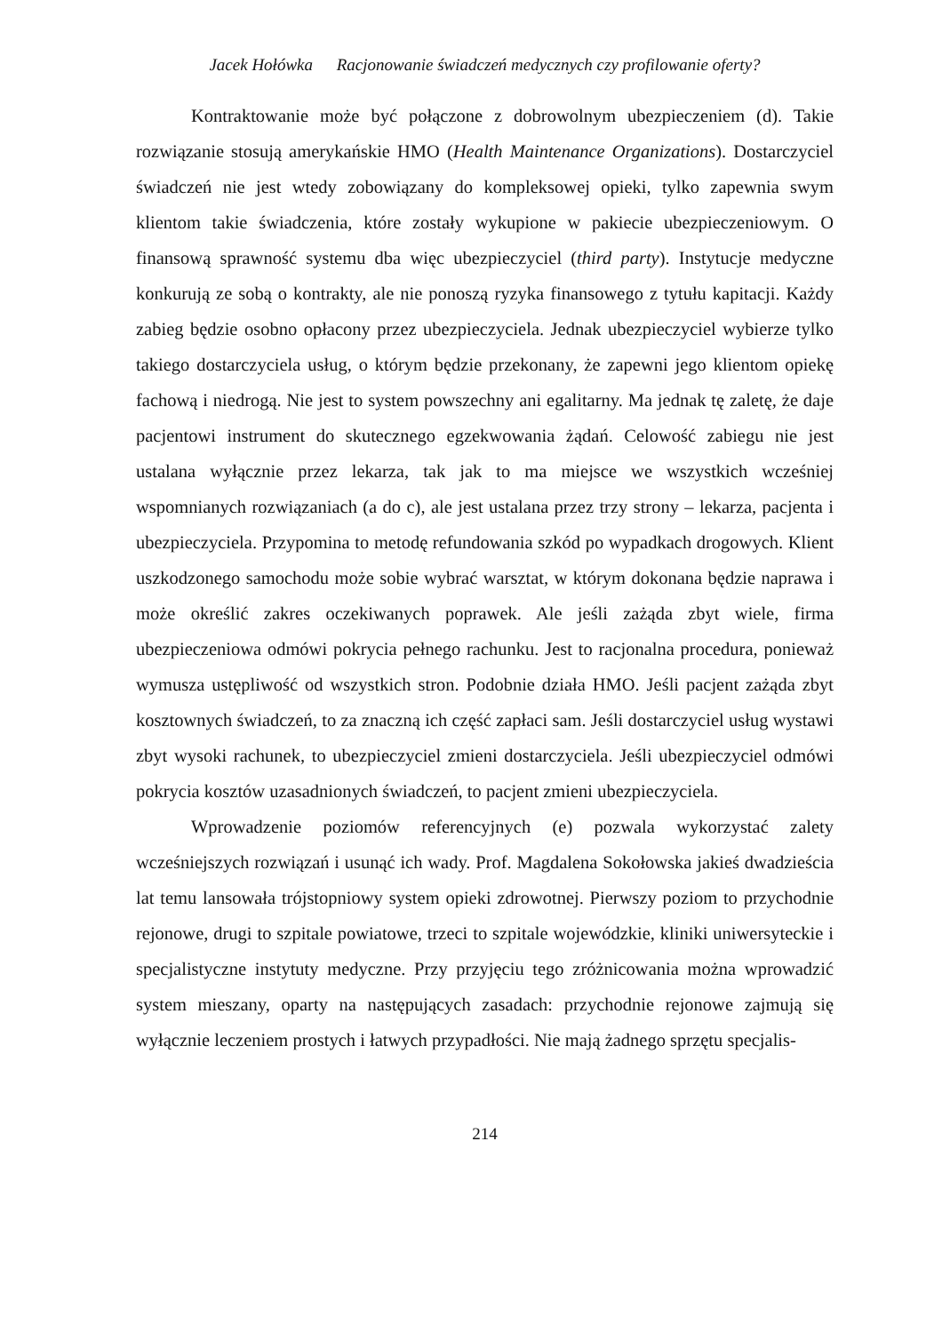Jacek Hołówka Racjonowanie świadczeń medycznych czy profilowanie oferty?
Kontraktowanie może być połączone z dobrowolnym ubezpieczeniem (d). Takie rozwiązanie stosują amerykańskie HMO (Health Maintenance Organizations). Dostarczyciel świadczeń nie jest wtedy zobowiązany do kompleksowej opieki, tylko zapewnia swym klientom takie świadczenia, które zostały wykupione w pakiecie ubezpieczeniowym. O finansową sprawność systemu dba więc ubezpieczyciel (third party). Instytucje medyczne konkurują ze sobą o kontrakty, ale nie ponoszą ryzyka finansowego z tytułu kapitacji. Każdy zabieg będzie osobno opłacony przez ubezpieczyciela. Jednak ubezpieczyciel wybierze tylko takiego dostarczyciela usług, o którym będzie przekonany, że zapewni jego klientom opiekę fachową i niedrogą. Nie jest to system powszechny ani egalitarny. Ma jednak tę zaletę, że daje pacjentowi instrument do skutecznego egzekwowania żądań. Celowość zabiegu nie jest ustalana wyłącznie przez lekarza, tak jak to ma miejsce we wszystkich wcześniej wspomnianych rozwiązaniach (a do c), ale jest ustalana przez trzy strony – lekarza, pacjenta i ubezpieczyciela. Przypomina to metodę refundowania szkód po wypadkach drogowych. Klient uszkodzonego samochodu może sobie wybrać warsztat, w którym dokonana będzie naprawa i może określić zakres oczekiwanych poprawek. Ale jeśli zażąda zbyt wiele, firma ubezpieczeniowa odmówi pokrycia pełnego rachunku. Jest to racjonalna procedura, ponieważ wymusza ustępliwość od wszystkich stron. Podobnie działa HMO. Jeśli pacjent zażąda zbyt kosztownych świadczeń, to za znaczną ich część zapłaci sam. Jeśli dostarczyciel usług wystawi zbyt wysoki rachunek, to ubezpieczyciel zmieni dostarczyciela. Jeśli ubezpieczyciel odmówi pokrycia kosztów uzasadnionych świadczeń, to pacjent zmieni ubezpieczyciela.
Wprowadzenie poziomów referencyjnych (e) pozwala wykorzystać zalety wcześniejszych rozwiązań i usunąć ich wady. Prof. Magdalena Sokołowska jakieś dwadzieścia lat temu lansowała trójstopniowy system opieki zdrowotnej. Pierwszy poziom to przychodnie rejonowe, drugi to szpitale powiatowe, trzeci to szpitale wojewódzkie, kliniki uniwersyteckie i specjalistyczne instytuty medyczne. Przy przyjęciu tego zróżnicowania można wprowadzić system mieszany, oparty na następujących zasadach: przychodnie rejonowe zajmują się wyłącznie leczeniem prostych i łatwych przypadłości. Nie mają żadnego sprzętu specjalis-
214